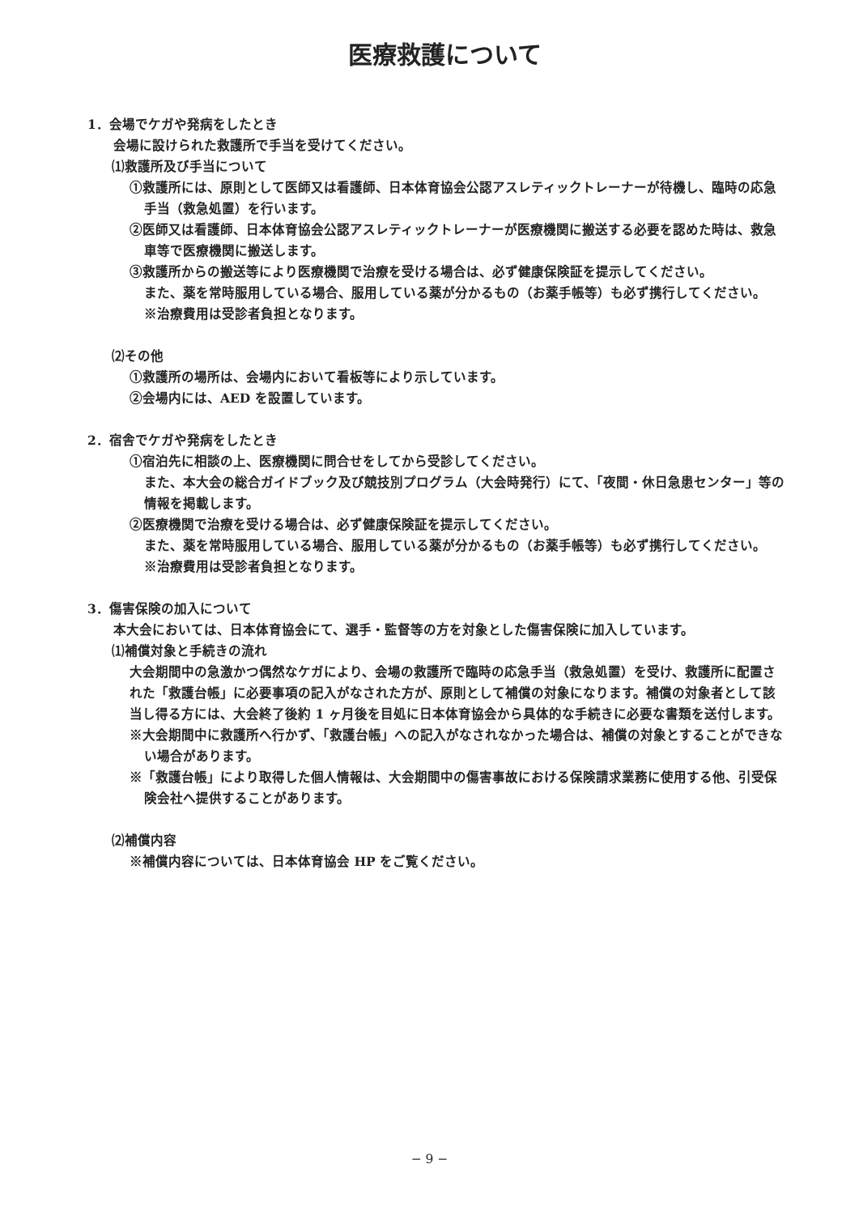医療救護について
1．会場でケガや発病をしたとき
会場に設けられた救護所で手当を受けてください。
⑴救護所及び手当について
①救護所には、原則として医師又は看護師、日本体育協会公認アスレティックトレーナーが待機し、臨時の応急手当（救急処置）を行います。
②医師又は看護師、日本体育協会公認アスレティックトレーナーが医療機関に搬送する必要を認めた時は、救急車等で医療機関に搬送します。
③救護所からの搬送等により医療機関で治療を受ける場合は、必ず健康保険証を提示してください。
また、薬を常時服用している場合、服用している薬が分かるもの（お薬手帳等）も必ず携行してください。
※治療費用は受診者負担となります。
⑵その他
①救護所の場所は、会場内において看板等により示しています。
②会場内には、AED を設置しています。
2．宿舎でケガや発病をしたとき
①宿泊先に相談の上、医療機関に問合せをしてから受診してください。
また、本大会の総合ガイドブック及び競技別プログラム（大会時発行）にて、「夜間・休日急患センター」等の情報を掲載します。
②医療機関で治療を受ける場合は、必ず健康保険証を提示してください。
また、薬を常時服用している場合、服用している薬が分かるもの（お薬手帳等）も必ず携行してください。
※治療費用は受診者負担となります。
3．傷害保険の加入について
本大会においては、日本体育協会にて、選手・監督等の方を対象とした傷害保険に加入しています。
⑴補償対象と手続きの流れ
大会期間中の急激かつ偶然なケガにより、会場の救護所で臨時の応急手当（救急処置）を受け、救護所に配置された「救護台帳」に必要事項の記入がなされた方が、原則として補償の対象になります。補償の対象者として該当し得る方には、大会終了後約 1 ヶ月後を目処に日本体育協会から具体的な手続きに必要な書類を送付します。
※大会期間中に救護所へ行かず、「救護台帳」への記入がなされなかった場合は、補償の対象とすることができない場合があります。
※「救護台帳」により取得した個人情報は、大会期間中の傷害事故における保険請求業務に使用する他、引受保険会社へ提供することがあります。
⑵補償内容
※補償内容については、日本体育協会 HP をご覧ください。
− 9 −